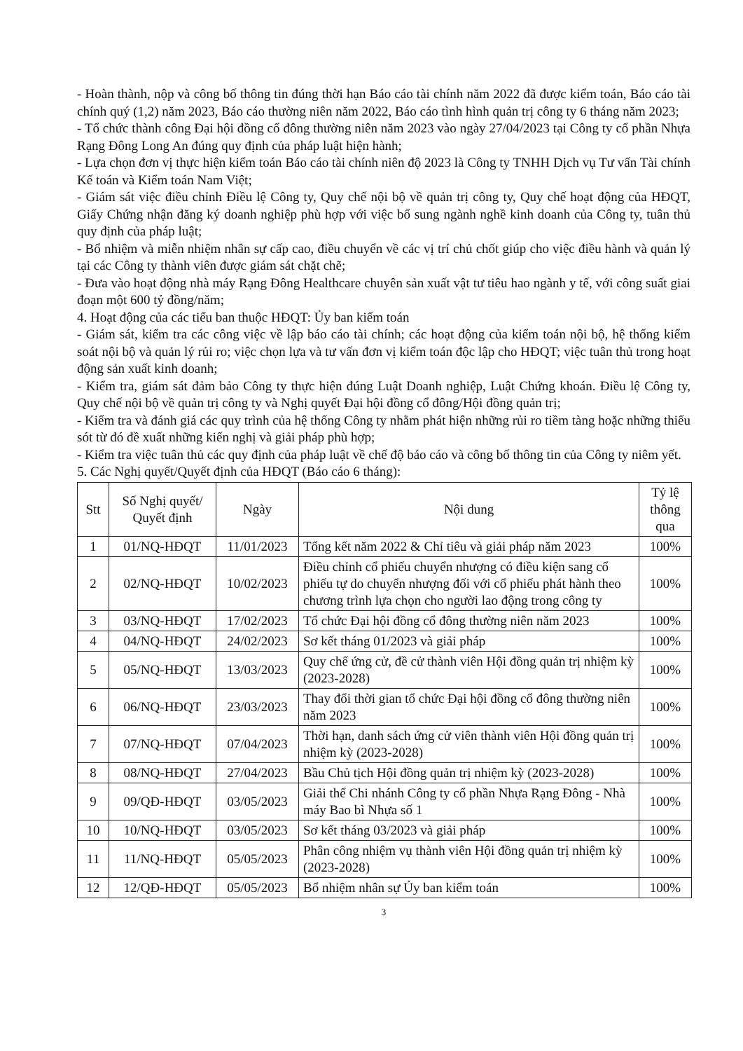- Hoàn thành, nộp và công bố thông tin đúng thời hạn Báo cáo tài chính năm 2022 đã được kiểm toán, Báo cáo tài chính quý (1,2) năm 2023, Báo cáo thường niên năm 2022, Báo cáo tình hình quản trị công ty 6 tháng năm 2023;
- Tổ chức thành công Đại hội đồng cổ đông thường niên năm 2023 vào ngày 27/04/2023 tại Công ty cổ phần Nhựa Rạng Đông Long An đúng quy định của pháp luật hiện hành;
- Lựa chọn đơn vị thực hiện kiểm toán Báo cáo tài chính niên độ 2023 là Công ty TNHH Dịch vụ Tư vấn Tài chính Kế toán và Kiểm toán Nam Việt;
- Giám sát việc điều chỉnh Điều lệ Công ty, Quy chế nội bộ về quản trị công ty, Quy chế hoạt động của HĐQT, Giấy Chứng nhận đăng ký doanh nghiệp phù hợp với việc bổ sung ngành nghề kinh doanh của Công ty, tuân thủ quy định của pháp luật;
- Bổ nhiệm và miễn nhiệm nhân sự cấp cao, điều chuyển về các vị trí chủ chốt giúp cho việc điều hành và quản lý tại các Công ty thành viên được giám sát chặt chẽ;
- Đưa vào hoạt động nhà máy Rạng Đông Healthcare chuyên sản xuất vật tư tiêu hao ngành y tế, với công suất giai đoạn một 600 tỷ đồng/năm;
4. Hoạt động của các tiểu ban thuộc HĐQT: Ủy ban kiểm toán
- Giám sát, kiểm tra các công việc về lập báo cáo tài chính; các hoạt động của kiểm toán nội bộ, hệ thống kiểm soát nội bộ và quản lý rủi ro; việc chọn lựa và tư vấn đơn vị kiểm toán độc lập cho HĐQT; việc tuân thủ trong hoạt động sản xuất kinh doanh;
- Kiểm tra, giám sát đảm bảo Công ty thực hiện đúng Luật Doanh nghiệp, Luật Chứng khoán. Điều lệ Công ty, Quy chế nội bộ về quản trị công ty và Nghị quyết Đại hội đồng cổ đông/Hội đồng quản trị;
- Kiểm tra và đánh giá các quy trình của hệ thống Công ty nhằm phát hiện những rủi ro tiềm tàng hoặc những thiếu sót từ đó đề xuất những kiến nghị và giải pháp phù hợp;
- Kiểm tra việc tuân thủ các quy định của pháp luật về chế độ báo cáo và công bố thông tin của Công ty niêm yết.
5. Các Nghị quyết/Quyết định của HĐQT (Báo cáo 6 tháng):
| Stt | Số Nghị quyết/ Quyết định | Ngày | Nội dung | Tỷ lệ thông qua |
| --- | --- | --- | --- | --- |
| 1 | 01/NQ-HĐQT | 11/01/2023 | Tổng kết năm 2022 & Chỉ tiêu và giải pháp năm 2023 | 100% |
| 2 | 02/NQ-HĐQT | 10/02/2023 | Điều chỉnh cổ phiếu chuyển nhượng có điều kiện sang cổ phiếu tự do chuyển nhượng đối với cổ phiếu phát hành theo chương trình lựa chọn cho người lao động trong công ty | 100% |
| 3 | 03/NQ-HĐQT | 17/02/2023 | Tổ chức Đại hội đồng cổ đông thường niên năm 2023 | 100% |
| 4 | 04/NQ-HĐQT | 24/02/2023 | Sơ kết tháng 01/2023 và giải pháp | 100% |
| 5 | 05/NQ-HĐQT | 13/03/2023 | Quy chế ứng cử, đề cử thành viên Hội đồng quản trị nhiệm kỳ (2023-2028) | 100% |
| 6 | 06/NQ-HĐQT | 23/03/2023 | Thay đổi thời gian tổ chức Đại hội đồng cổ đông thường niên năm 2023 | 100% |
| 7 | 07/NQ-HĐQT | 07/04/2023 | Thời hạn, danh sách ứng cử viên thành viên Hội đồng quản trị nhiệm kỳ (2023-2028) | 100% |
| 8 | 08/NQ-HĐQT | 27/04/2023 | Bầu Chủ tịch Hội đồng quản trị nhiệm kỳ (2023-2028) | 100% |
| 9 | 09/QĐ-HĐQT | 03/05/2023 | Giải thể Chi nhánh Công ty cổ phần Nhựa Rạng Đông - Nhà máy Bao bì Nhựa số 1 | 100% |
| 10 | 10/NQ-HĐQT | 03/05/2023 | Sơ kết tháng 03/2023 và giải pháp | 100% |
| 11 | 11/NQ-HĐQT | 05/05/2023 | Phân công nhiệm vụ thành viên Hội đồng quản trị nhiệm kỳ (2023-2028) | 100% |
| 12 | 12/QĐ-HĐQT | 05/05/2023 | Bổ nhiệm nhân sự Ủy ban kiểm toán | 100% |
3